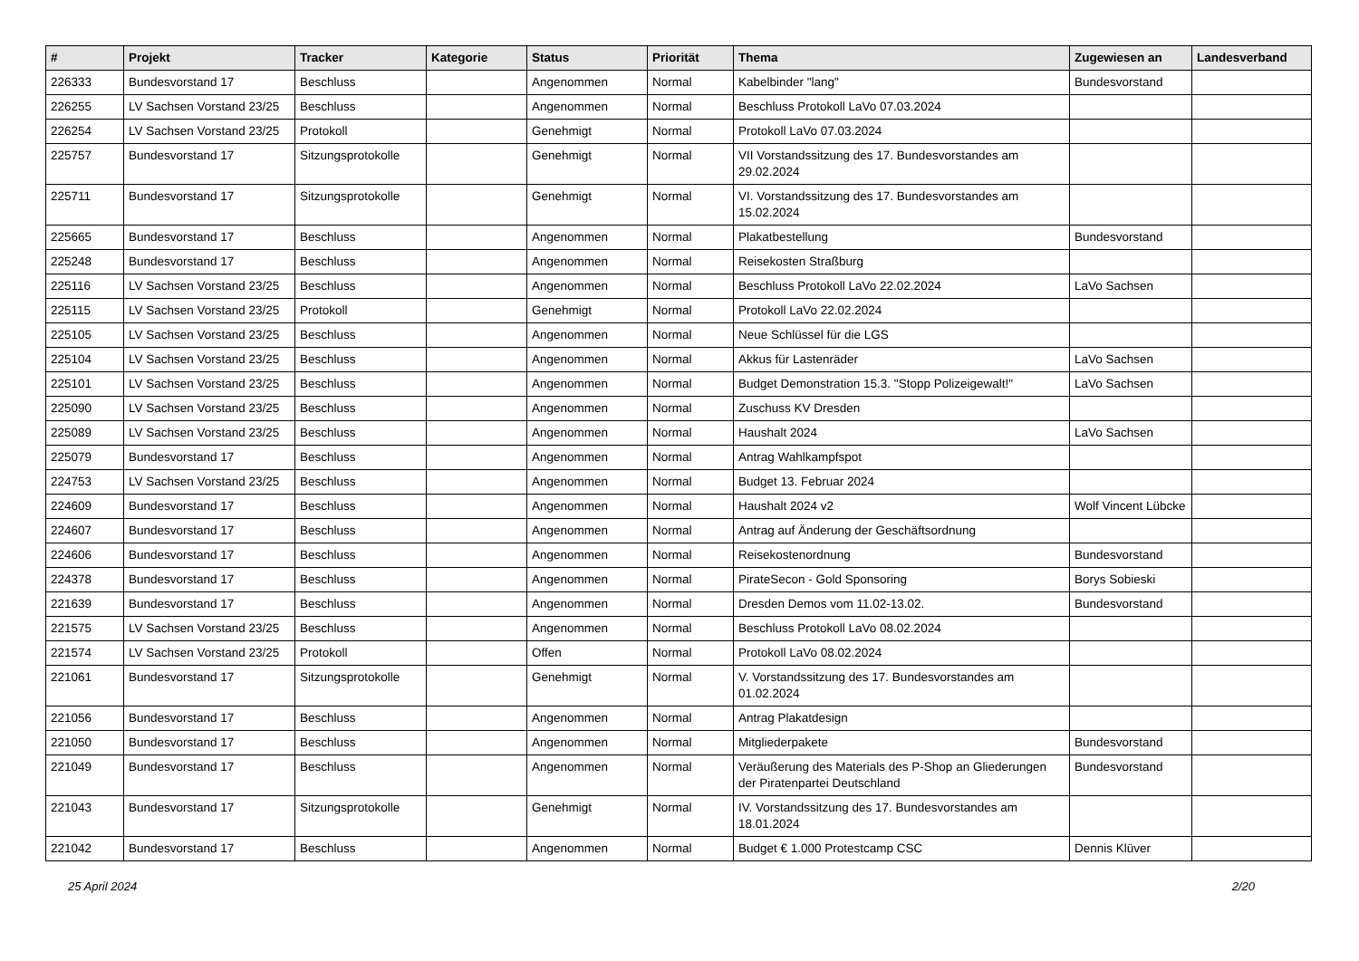| # | Projekt | Tracker | Kategorie | Status | Priorität | Thema | Zugewiesen an | Landesverband |
| --- | --- | --- | --- | --- | --- | --- | --- | --- |
| 226333 | Bundesvorstand 17 | Beschluss | | Angenommen | Normal | Kabelbinder "lang" | Bundesvorstand | |
| 226255 | LV Sachsen Vorstand 23/25 | Beschluss | | Angenommen | Normal | Beschluss Protokoll LaVo 07.03.2024 | | |
| 226254 | LV Sachsen Vorstand 23/25 | Protokoll | | Genehmigt | Normal | Protokoll LaVo 07.03.2024 | | |
| 225757 | Bundesvorstand 17 | Sitzungsprotokolle | | Genehmigt | Normal | VII Vorstandssitzung des 17. Bundesvorstandes am 29.02.2024 | | |
| 225711 | Bundesvorstand 17 | Sitzungsprotokolle | | Genehmigt | Normal | VI. Vorstandssitzung des 17. Bundesvorstandes am 15.02.2024 | | |
| 225665 | Bundesvorstand 17 | Beschluss | | Angenommen | Normal | Plakatbestellung | Bundesvorstand | |
| 225248 | Bundesvorstand 17 | Beschluss | | Angenommen | Normal | Reisekosten Straßburg | | |
| 225116 | LV Sachsen Vorstand 23/25 | Beschluss | | Angenommen | Normal | Beschluss Protokoll LaVo 22.02.2024 | LaVo Sachsen | |
| 225115 | LV Sachsen Vorstand 23/25 | Protokoll | | Genehmigt | Normal | Protokoll LaVo 22.02.2024 | | |
| 225105 | LV Sachsen Vorstand 23/25 | Beschluss | | Angenommen | Normal | Neue Schlüssel für die LGS | | |
| 225104 | LV Sachsen Vorstand 23/25 | Beschluss | | Angenommen | Normal | Akkus für Lastenräder | LaVo Sachsen | |
| 225101 | LV Sachsen Vorstand 23/25 | Beschluss | | Angenommen | Normal | Budget Demonstration 15.3. "Stopp Polizeigewalt!" | LaVo Sachsen | |
| 225090 | LV Sachsen Vorstand 23/25 | Beschluss | | Angenommen | Normal | Zuschuss KV Dresden | | |
| 225089 | LV Sachsen Vorstand 23/25 | Beschluss | | Angenommen | Normal | Haushalt 2024 | LaVo Sachsen | |
| 225079 | Bundesvorstand 17 | Beschluss | | Angenommen | Normal | Antrag Wahlkampfspot | | |
| 224753 | LV Sachsen Vorstand 23/25 | Beschluss | | Angenommen | Normal | Budget 13. Februar 2024 | | |
| 224609 | Bundesvorstand 17 | Beschluss | | Angenommen | Normal | Haushalt 2024 v2 | Wolf Vincent Lübcke | |
| 224607 | Bundesvorstand 17 | Beschluss | | Angenommen | Normal | Antrag auf Änderung der Geschäftsordnung | | |
| 224606 | Bundesvorstand 17 | Beschluss | | Angenommen | Normal | Reisekostenordnung | Bundesvorstand | |
| 224378 | Bundesvorstand 17 | Beschluss | | Angenommen | Normal | PirateSecon - Gold Sponsoring | Borys Sobieski | |
| 221639 | Bundesvorstand 17 | Beschluss | | Angenommen | Normal | Dresden Demos vom 11.02-13.02. | Bundesvorstand | |
| 221575 | LV Sachsen Vorstand 23/25 | Beschluss | | Angenommen | Normal | Beschluss Protokoll LaVo 08.02.2024 | | |
| 221574 | LV Sachsen Vorstand 23/25 | Protokoll | | Offen | Normal | Protokoll LaVo 08.02.2024 | | |
| 221061 | Bundesvorstand 17 | Sitzungsprotokolle | | Genehmigt | Normal | V. Vorstandssitzung des 17. Bundesvorstandes am 01.02.2024 | | |
| 221056 | Bundesvorstand 17 | Beschluss | | Angenommen | Normal | Antrag Plakatdesign | | |
| 221050 | Bundesvorstand 17 | Beschluss | | Angenommen | Normal | Mitgliederpakete | Bundesvorstand | |
| 221049 | Bundesvorstand 17 | Beschluss | | Angenommen | Normal | Veräußerung des Materials des P-Shop an Gliederungen der Piratenpartei Deutschland | Bundesvorstand | |
| 221043 | Bundesvorstand 17 | Sitzungsprotokolle | | Genehmigt | Normal | IV. Vorstandssitzung des 17. Bundesvorstandes am 18.01.2024 | | |
| 221042 | Bundesvorstand 17 | Beschluss | | Angenommen | Normal | Budget € 1.000 Protestcamp CSC | Dennis Klüver | |
25 April 2024 2/20